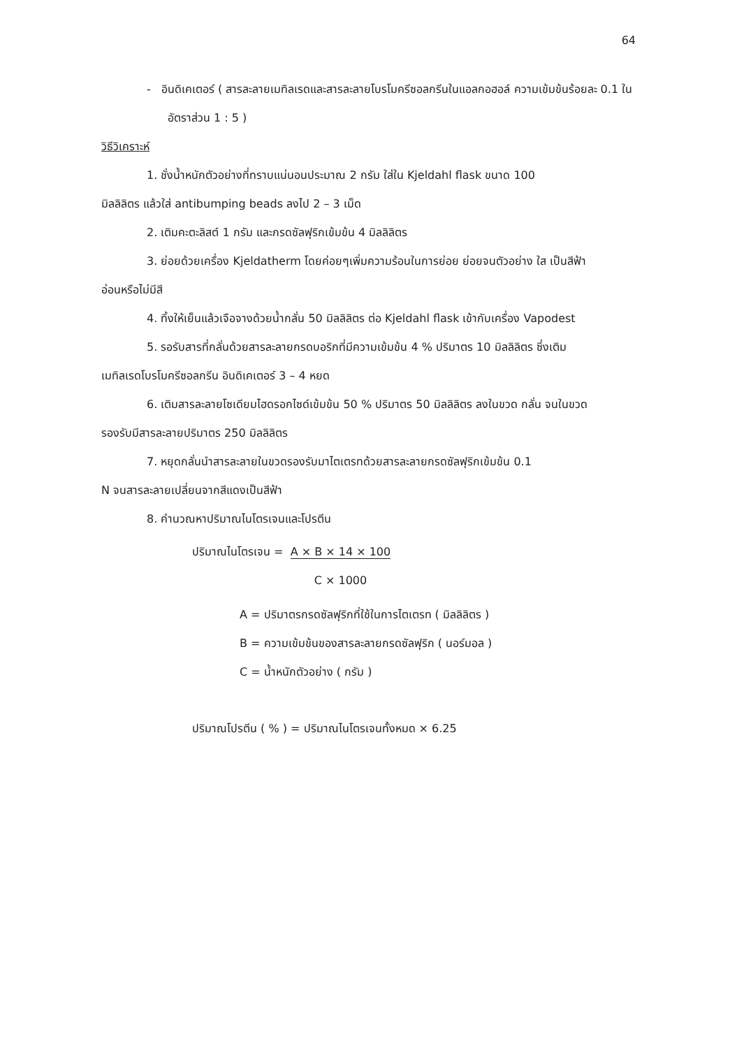64
- อินดิเคเตอร์ ( สารละลายเมทิลเรดและสารละลายโบรโมครีซอลกรีนในแอลกอฮอล์ ความเข้มข้นร้อยละ 0.1 ในอัตราส่วน 1 : 5 )
วิธีวิเคราะห์
1. ชั่งน้ำหนักตัวอย่างที่ทราบแน่นอนประมาณ 2 กรัม ใส่ใน Kjeldahl flask ขนาด 100
มิลลิลิตร แล้วใส่ antibumping beads ลงไป 2 – 3 เม็ด
2. เติมคะตะลิสต์ 1 กรัม และกรดซัลฟุริกเข้มข้น 4 มิลลิลิตร
3. ย่อยด้วยเครื่อง Kjeldatherm โดยค่อยๆเพิ่มความร้อนในการย่อย ย่อยจนตัวอย่าง ใส เป็นสีฟ้า
อ่อนหรือไม่มีสี
4. ทิ้งให้เย็นแล้วเจือจางด้วยน้ำกลั่น 50 มิลลิลิตร ต่อ Kjeldahl flask เข้ากับเครื่อง Vapodest
5. รอรับสารที่กลั่นด้วยสารละลายกรดบอริกที่มีความเข้มข้น 4 % ปริมาตร 10 มิลลิลิตร ซึ่งเติม
เมทิลเรดโบรโมครีซอลกรีน อินดิเคเตอร์ 3 – 4 หยด
6. เติมสารละลายโซเดียมไฮดรอกไซด์เข้มข้น 50 % ปริมาตร 50 มิลลิลิตร ลงในขวด กลั่น จนในขวด
รองรับมีสารละลายปริมาตร 250 มิลลิลิตร
7. หยุดกลั่นนำสารละลายในขวดรองรับมาไตเตรทด้วยสารละลายกรดซัลฟุริกเข้มข้น 0.1
N จนสารละลายเปลี่ยนจากสีแดงเป็นสีฟ้า
8. คำนวณหาปริมาณไนโตรเจนและโปรตีน
ปริมาณไนโตรเจน = A × B × 14 × 100
C × 1000
A = ปริมาตรกรดซัลฟุริกที่ใช้ในการไตเตรท ( มิลลิลิตร )
B = ความเข้มข้นของสารละลายกรดซัลฟุริก ( นอร์มอล )
C = น้ำหนักตัวอย่าง ( กรัม )
ปริมาณโปรตีน ( % ) = ปริมาณไนโตรเจนทั้งหมด × 6.25